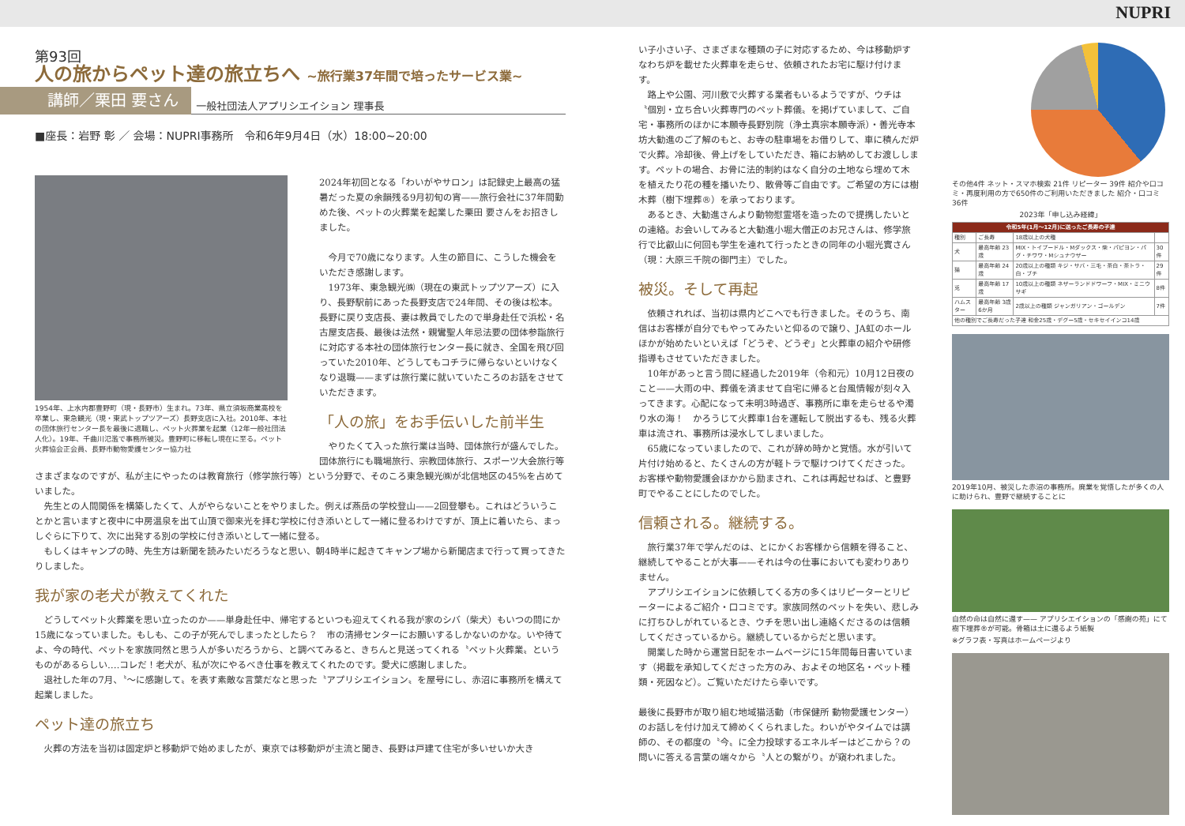NUPRI
第93回
人の旅からペット達の旅立ちへ ~旅行業37年間で培ったサービス業~
講師／栗田 要さん
一般社団法人アプリシエイション 理事長
■座長：岩野 彰 ／ 会場：NUPRI事務所　令和6年9月4日（水）18:00~20:00
2024年初回となる「わいがやサロン」は記録史上最高の猛暑だった夏の余韻残る9月初旬の宵——旅行会社に37年間勤めた後、ペットの火葬業を起業した栗田 要さんをお招きしました。
今月で70歳になります。人生の節目に、こうした機会をいただき感謝します。
1973年、東急観光㈱（現在の東武トップツアーズ）に入り、長野駅前にあった長野支店で24年間、その後は松本。長野に戻り支店長、妻は教員でしたので単身赴任で浜松・名古屋支店長、最後は法然・親鸞聖人年忌法要の団体参詣旅行に対応する本社の団体旅行センター長に就き、全国を飛び回っていた2010年、どうしてもコチラに帰らないといけなくなり退職——まずは旅行業に就いていたころのお話をさせていただきます。
1954年、上水内郡豊野町（現・長野市）生まれ。73年、県立須坂商業高校を卒業し、東急観光（現・東武トップツアーズ）長野支店に入社。2010年、本社の団体旅行センター長を最後に退職し、ペット火葬業を起業（12年一般社団法人化）。19年、千曲川氾濫で事務所被災。豊野町に移転し現在に至る。ペット火葬協会正会員、長野市動物愛護センター協力社
「人の旅」をお手伝いした前半生
やりたくて入った旅行業は当時、団体旅行が盛んでした。団体旅行にも職場旅行、宗教団体旅行、スポーツ大会旅行等さまざまなのですが、私が主にやったのは教育旅行（修学旅行等）という分野で、そのころ東急観光㈱が北信地区の45%を占めていました。
先生との人間関係を構築したくて、人がやらないことをやりました。例えば燕岳の学校登山——2回登攀も。これはどういうことかと言いますと夜中に中房温泉を出て山頂で御来光を拝む学校に付き添いとして一緒に登るわけですが、頂上に着いたら、まっしぐらに下りて、次に出発する別の学校に付き添いとして一緒に登る。
もしくはキャンプの時、先生方は新聞を読みたいだろうなと思い、朝4時半に起きてキャンプ場から新聞店まで行って買ってきたりしました。
我が家の老犬が教えてくれた
どうしてペット火葬業を思い立ったのか——単身赴任中、帰宅するといつも迎えてくれる我が家のシバ（柴犬）もいつの間にか15歳になっていました。もしも、この子が死んでしまったとしたら？　市の清掃センターにお願いするしかないのかな。いや待てよ、今の時代、ペットを家族同然と思う人が多いだろうから、と調べてみると、きちんと見送ってくれる〝ペット火葬業〟というものがあるらしい‥‥コレだ！老犬が、私が次にやるべき仕事を教えてくれたのです。愛犬に感謝しました。
退社した年の7月、〝～に感謝して〟を表す素敵な言葉だなと思った〝アプリシエイション〟を屋号にし、赤沼に事務所を構えて起業しました。
ペット達の旅立ち
火葬の方法を当初は固定炉と移動炉で始めましたが、東京では移動炉が主流と聞き、長野は戸建て住宅が多いせいか大き
い子小さい子、さまざまな種類の子に対応するため、今は移動炉すなわち炉を載せた火葬車を走らせ、依頼されたお宅に駆け付けます。
路上や公園、河川敷で火葬する業者もいるようですが、ウチは〝個別・立ち合い火葬専門のペット葬儀〟を掲げていまして、ご自宅・事務所のほかに本願寺長野別院（浄土真宗本願寺派）・善光寺本坊大勧進のご了解のもと、お寺の駐車場をお借りして、車に積んだ炉で火葬。冷却後、骨上げをしていただき、箱にお納めしてお渡しします。ペットの場合、お骨に法的制約はなく自分の土地なら埋めて木を植えたり花の種を播いたり、散骨等ご自由です。ご希望の方には樹木葬（樹下埋葬®）を承っております。
あるとき、大勧進さんより動物慰霊塔を造ったので提携したいとの連絡。お会いしてみると大勧進小堀大僧正のお兄さんは、修学旅行で比叡山に何回も学生を連れて行ったときの同年の小堀光實さん（現：大原三千院の御門主）でした。
被災。そして再起
依頼されれば、当初は県内どこへでも行きました。そのうち、南信はお客様が自分でもやってみたいと仰るので譲り、JA虹のホールほかが始めたいといえば「どうぞ、どうぞ」と火葬車の紹介や研修指導もさせていただきました。
10年があっと言う間に経過した2019年（令和元）10月12日夜のこと——大雨の中、葬儀を済ませて自宅に帰ると台風情報が刻々入ってきます。心配になって未明3時過ぎ、事務所に車を走らせるや濁り水の海！　かろうじて火葬車1台を運転して脱出するも、残る火葬車は流され、事務所は浸水してしまいました。
65歳になっていましたので、これが辞め時かと覚悟。水が引いて片付け始めると、たくさんの方が軽トラで駆けつけてくださった。お客様や動物愛護会ほかから励まされ、これは再起せねば、と豊野町でやることにしたのでした。
信頼される。継続する。
旅行業37年で学んだのは、とにかくお客様から信頼を得ること、継続してやることが大事——それは今の仕事においても変わりありません。
アプリシエイションに依頼してくる方の多くはリピーターとリピーターによるご紹介・口コミです。家族同然のペットを失い、悲しみに打ちひしがれているとき、ウチを思い出し連絡くださるのは信頼してくださっているから。継続しているからだと思います。
開業した時から運営日記をホームページに15年間毎日書いています（掲載を承知してくださった方のみ、およその地区名・ペット種類・死因など）。ご覧いただけたら幸いです。
最後に長野市が取り組む地域猫活動（市保健所 動物愛護センター）のお話しを付け加えて締めくくられました。わいがやタイムでは講師の、その都度の〝今〟に全力投球するエネルギーはどこから？の問いに答える言葉の端々から〝人との繋がり〟が窺われました。
その他4件 ネット・スマホ検索 21件 リピーター 39件 紹介や口コミ・再度利用の方で650件のご利用いただきました 紹介・口コミ 36件
2023年「申し込み経緯」
| 令和5年(1月～12月)に送ったご長寿の子達 | | | |
| --- | --- | --- | --- |
| 種別 | ご長寿 | 18歳以上の犬種 | |
| 犬 | 最高年齢 23歳 | MIX・トイプードル・Mダックス・柴・パピヨン・パグ・チワワ・Mシュナウザー | 30件 |
| 猫 | 最高年齢 24歳 | 20歳以上の種類 キジ・サバ・三毛・茶白・茶トラ・白・ブチ | 29件 |
| 兎 | 最高年齢 17歳 | 10歳以上の種類 ネザーランドドワーフ・MIX・ミニウサギ | 8件 |
| ハムスター | 最高年齢 3歳6か月 | 2歳以上の種類 ジャンガリアン・ゴールデン | 7件 |
| 他の種別でご長寿だった子達 和金25歳・デグー5歳・セキセイインコ14歳 | | | |
2019年10月、被災した赤沼の事務所。廃業を覚悟したが多くの人に助けられ、豊野で継続することに
自然の命は自然に還す—— アプリシエイションの「感謝の苑」にて樹下埋葬®が可能。骨箱は土に還るよう紙製
※グラフ表・写真はホームページより